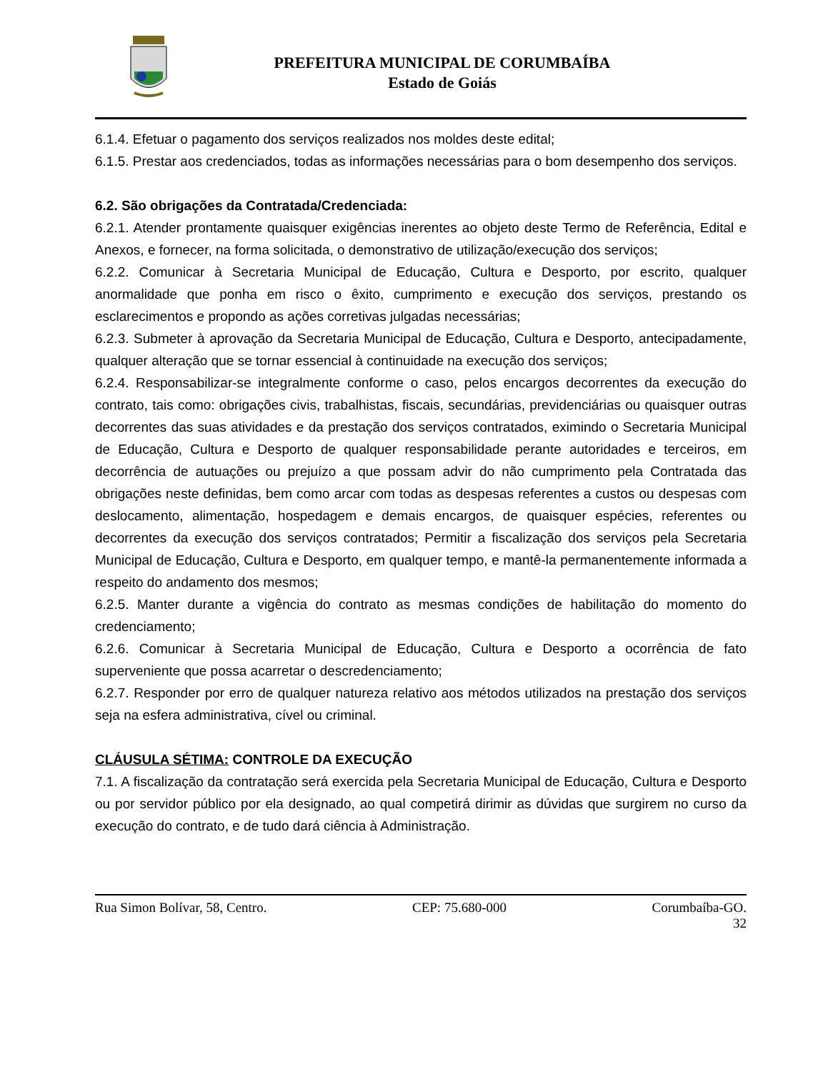PREFEITURA MUNICIPAL DE CORUMBAÍBA
Estado de Goiás
6.1.4. Efetuar o pagamento dos serviços realizados nos moldes deste edital;
6.1.5. Prestar aos credenciados, todas as informações necessárias para o bom desempenho dos serviços.
6.2. São obrigações da Contratada/Credenciada:
6.2.1. Atender prontamente quaisquer exigências inerentes ao objeto deste Termo de Referência, Edital e Anexos, e fornecer, na forma solicitada, o demonstrativo de utilização/execução dos serviços;
6.2.2. Comunicar à Secretaria Municipal de Educação, Cultura e Desporto, por escrito, qualquer anormalidade que ponha em risco o êxito, cumprimento e execução dos serviços, prestando os esclarecimentos e propondo as ações corretivas julgadas necessárias;
6.2.3. Submeter à aprovação da Secretaria Municipal de Educação, Cultura e Desporto, antecipadamente, qualquer alteração que se tornar essencial à continuidade na execução dos serviços;
6.2.4. Responsabilizar-se integralmente conforme o caso, pelos encargos decorrentes da execução do contrato, tais como: obrigações civis, trabalhistas, fiscais, secundárias, previdenciárias ou quaisquer outras decorrentes das suas atividades e da prestação dos serviços contratados, eximindo o Secretaria Municipal de Educação, Cultura e Desporto de qualquer responsabilidade perante autoridades e terceiros, em decorrência de autuações ou prejuízo a que possam advir do não cumprimento pela Contratada das obrigações neste definidas, bem como arcar com todas as despesas referentes a custos ou despesas com deslocamento, alimentação, hospedagem e demais encargos, de quaisquer espécies, referentes ou decorrentes da execução dos serviços contratados; Permitir a fiscalização dos serviços pela Secretaria Municipal de Educação, Cultura e Desporto, em qualquer tempo, e mantê-la permanentemente informada a respeito do andamento dos mesmos;
6.2.5. Manter durante a vigência do contrato as mesmas condições de habilitação do momento do credenciamento;
6.2.6. Comunicar à Secretaria Municipal de Educação, Cultura e Desporto a ocorrência de fato superveniente que possa acarretar o descredenciamento;
6.2.7. Responder por erro de qualquer natureza relativo aos métodos utilizados na prestação dos serviços seja na esfera administrativa, cível ou criminal.
CLÁUSULA SÉTIMA: CONTROLE DA EXECUÇÃO
7.1. A fiscalização da contratação será exercida pela Secretaria Municipal de Educação, Cultura e Desporto ou por servidor público por ela designado, ao qual competirá dirimir as dúvidas que surgirem no curso da execução do contrato, e de tudo dará ciência à Administração.
Rua Simon Bolívar, 58, Centro. CEP: 75.680-000 Corumbaíba-GO.
32